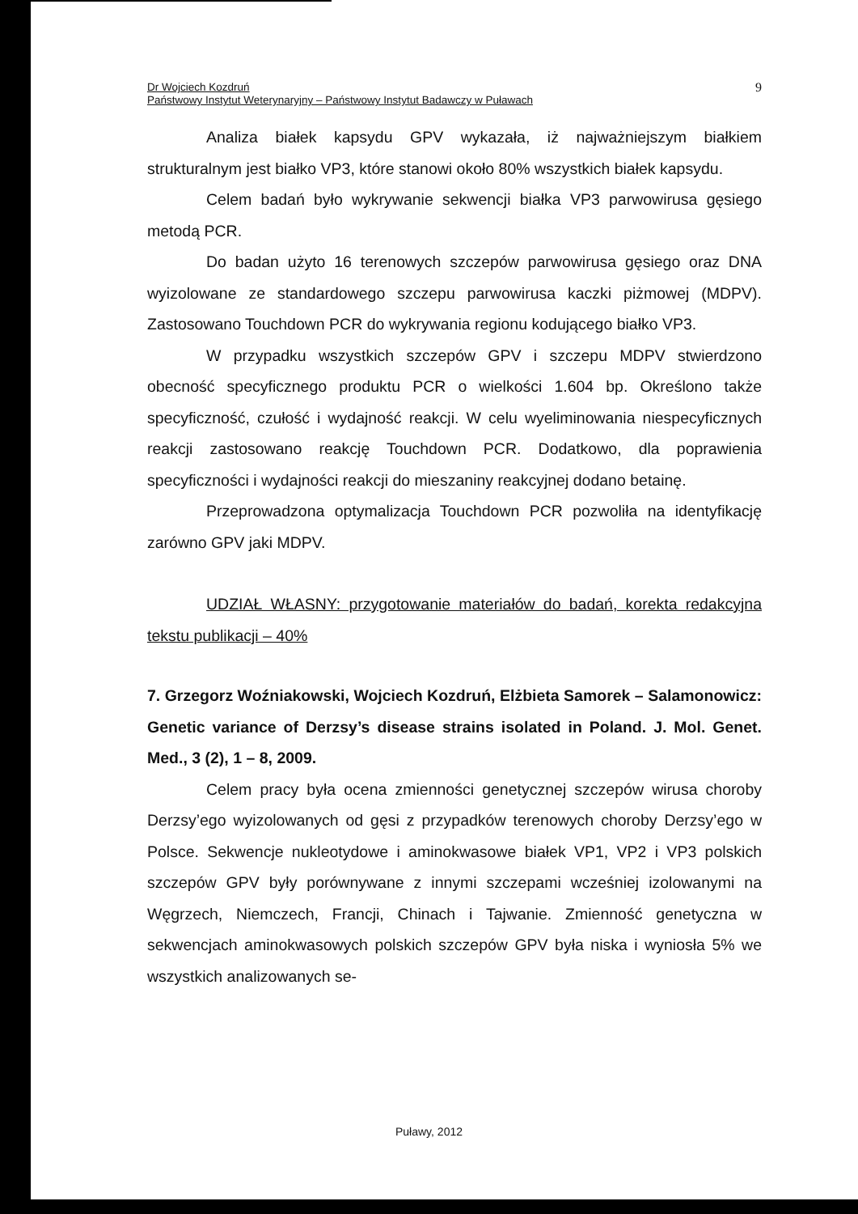Dr Wojciech Kozdruń
Państwowy Instytut Weterynaryjny – Państwowy Instytut Badawczy w Puławach
9
Analiza białek kapsydu GPV wykazała, iż najważniejszym białkiem strukturalnym jest białko VP3, które stanowi około 80% wszystkich białek kapsydu.
Celem badań było wykrywanie sekwencji białka VP3 parwowirusa gęsiego metodą PCR.
Do badan użyto 16 terenowych szczepów parwowirusa gęsiego oraz DNA wyizolowane ze standardowego szczepu parwowirusa kaczki piżmowej (MDPV). Zastosowano Touchdown PCR do wykrywania regionu kodującego białko VP3.
W przypadku wszystkich szczepów GPV i szczepu MDPV stwierdzono obecność specyficznego produktu PCR o wielkości 1.604 bp. Określono także specyficzność, czułość i wydajność reakcji. W celu wyeliminowania niespecyficznych reakcji zastosowano reakcję Touchdown PCR. Dodatkowo, dla poprawienia specyficzności i wydajności reakcji do mieszaniny reakcyjnej dodano betainę.
Przeprowadzona optymalizacja Touchdown PCR pozwoliła na identyfikację zarówno GPV jaki MDPV.
UDZIAŁ WŁASNY: przygotowanie materiałów do badań, korekta redakcyjna tekstu publikacji – 40%
7. Grzegorz Woźniakowski, Wojciech Kozdruń, Elżbieta Samorek – Salamonowicz: Genetic variance of Derzsy’s disease strains isolated in Poland. J. Mol. Genet. Med., 3 (2), 1 – 8, 2009.
Celem pracy była ocena zmienności genetycznej szczepów wirusa choroby Derzsy’ego wyizolowanych od gęsi z przypadków terenowych choroby Derzsy’ego w Polsce. Sekwencje nukleotydowe i aminokwasowe białek VP1, VP2 i VP3 polskich szczepów GPV były porównywane z innymi szczepami wcześniej izolowanymi na Węgrzech, Niemczech, Francji, Chinach i Tajwanie. Zmienność genetyczna w sekwencjach aminokwasowych polskich szczepów GPV była niska i wyniosła 5% we wszystkich analizowanych se-
Puławy, 2012